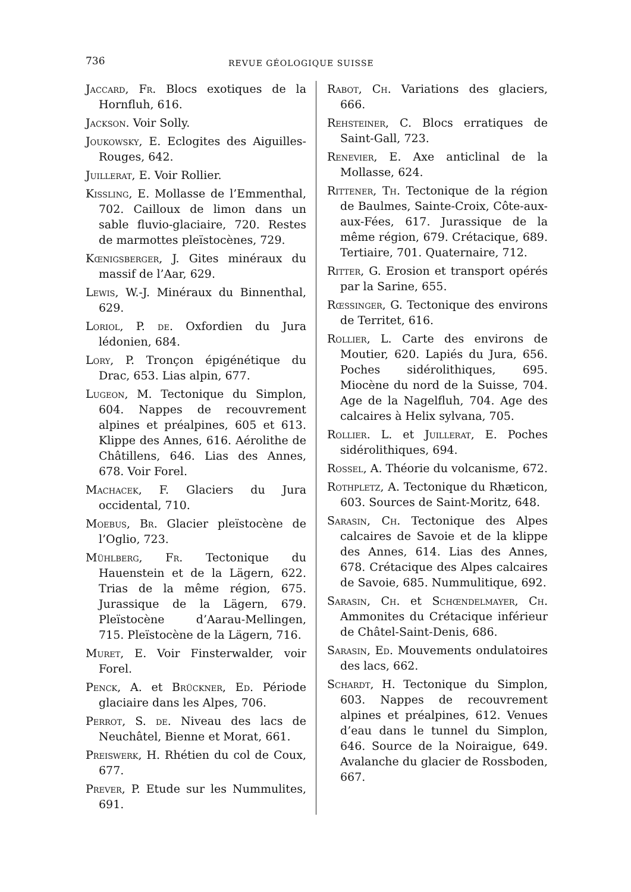736
REVUE GÉOLOGIQUE SUISSE
Jaccard, Fr. Blocs exotiques de la Hornfluh, 616.
Jackson. Voir Solly.
Joukowsky, E. Eclogites des Aiguilles-Rouges, 642.
Juillerat, E. Voir Rollier.
Kissling, E. Mollasse de l’Emmenthal, 702. Cailloux de limon dans un sable fluvio-glaciaire, 720. Restes de marmottes pleïstocènes, 729.
Kœnigsberger, J. Gites minéraux du massif de l’Aar, 629.
Lewis, W.-J. Minéraux du Binnenthal, 629.
Loriol, P. de. Oxfordien du Jura lédonien, 684.
Lory, P. Tronçon épigénétique du Drac, 653. Lias alpin, 677.
Lugeon, M. Tectonique du Simplon, 604. Nappes de recouvrement alpines et préalpines, 605 et 613. Klippe des Annes, 616. Aérolithe de Châtillens, 646. Lias des Annes, 678. Voir Forel.
Machacek, F. Glaciers du Jura occidental, 710.
Moebus, Br. Glacier pleïstocène de l’Oglio, 723.
Mühlberg, Fr. Tectonique du Hauenstein et de la Lägern, 622. Trias de la même région, 675. Jurassique de la Lägern, 679. Pleïstocène d’Aarau-Mellingen, 715. Pleïstocène de la Lägern, 716.
Muret, E. Voir Finsterwalder, voir Forel.
Penck, A. et Brückner, Ed. Période glaciaire dans les Alpes, 706.
Perrot, S. de. Niveau des lacs de Neuchâtel, Bienne et Morat, 661.
Preiswerk, H. Rhétien du col de Coux, 677.
Prever, P. Etude sur les Nummulites, 691.
Rabot, Ch. Variations des glaciers, 666.
Rehsteiner, C. Blocs erratiques de Saint-Gall, 723.
Renevier, E. Axe anticlinal de la Mollasse, 624.
Rittener, Th. Tectonique de la région de Baulmes, Sainte-Croix, Côte-aux-aux-Fées, 617. Jurassique de la même région, 679. Crétacique, 689. Tertiaire, 701. Quaternaire, 712.
Ritter, G. Erosion et transport opérés par la Sarine, 655.
Rœssinger, G. Tectonique des environs de Territet, 616.
Rollier, L. Carte des environs de Moutier, 620. Lapiés du Jura, 656. Poches sidérolithiques, 695. Miocène du nord de la Suisse, 704. Age de la Nagelfluh, 704. Age des calcaires à Helix sylvana, 705.
Rollier. L. et Juillerat, E. Poches sidérolithiques, 694.
Rossel, A. Théorie du volcanisme, 672.
Rothpletz, A. Tectonique du Rhæticon, 603. Sources de Saint-Moritz, 648.
Sarasin, Ch. Tectonique des Alpes calcaires de Savoie et de la klippe des Annes, 614. Lias des Annes, 678. Crétacique des Alpes calcaires de Savoie, 685. Nummulitique, 692.
Sarasin, Ch. et Schœndelmayer, Ch. Ammonites du Crétacique inférieur de Châtel-Saint-Denis, 686.
Sarasin, Ed. Mouvements ondulatoires des lacs, 662.
Schardt, H. Tectonique du Simplon, 603. Nappes de recouvrement alpines et préalpines, 612. Venues d’eau dans le tunnel du Simplon, 646. Source de la Noiraigue, 649. Avalanche du glacier de Rossboden, 667.